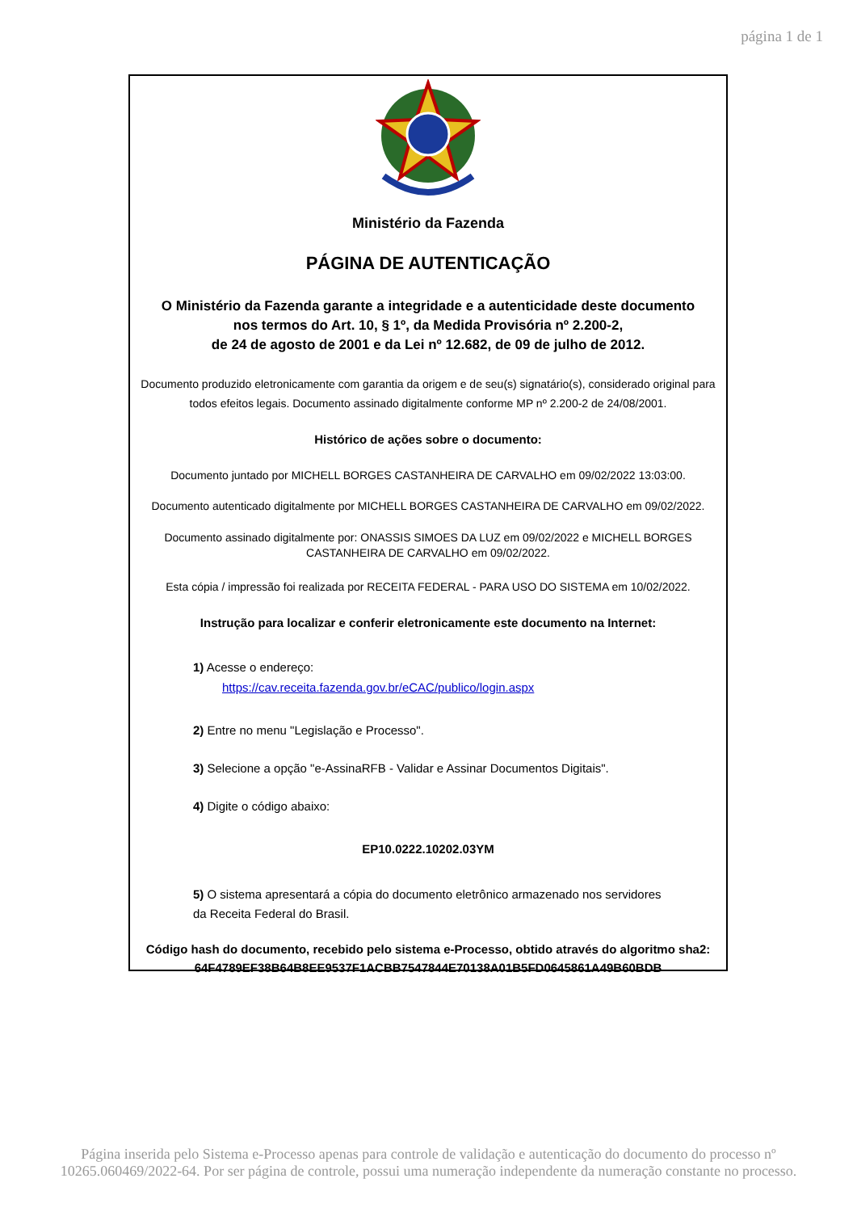página 1 de 1
Ministério da Fazenda
PÁGINA DE AUTENTICAÇÃO
O Ministério da Fazenda garante a integridade e a autenticidade deste documento
nos termos do Art. 10, § 1º, da Medida Provisória nº 2.200-2,
de 24 de agosto de 2001 e da Lei nº 12.682, de 09 de julho de 2012.
Documento produzido eletronicamente com garantia da origem e de seu(s) signatário(s), considerado original para
todos efeitos legais. Documento assinado digitalmente conforme MP nº 2.200-2 de 24/08/2001.
Histórico de ações sobre o documento:
Documento juntado por MICHELL BORGES CASTANHEIRA DE CARVALHO em 09/02/2022 13:03:00.
Documento autenticado digitalmente por MICHELL BORGES CASTANHEIRA DE CARVALHO em 09/02/2022.
Documento assinado digitalmente por: ONASSIS SIMOES DA LUZ em 09/02/2022 e MICHELL BORGES
CASTANHEIRA DE CARVALHO em 09/02/2022.
Esta cópia / impressão foi realizada por RECEITA FEDERAL - PARA USO DO SISTEMA em 10/02/2022.
Instrução para localizar e conferir eletronicamente este documento na Internet:
1) Acesse o endereço:
https://cav.receita.fazenda.gov.br/eCAC/publico/login.aspx
2) Entre no menu "Legislação e Processo".
3) Selecione a opção "e-AssinaRFB - Validar e Assinar Documentos Digitais".
4) Digite o código abaixo:
EP10.0222.10202.03YM
5) O sistema apresentará a cópia do documento eletrônico armazenado nos servidores
da Receita Federal do Brasil.
Código hash do documento, recebido pelo sistema e-Processo, obtido através do algoritmo sha2:
64F4789EF38B64B8EE9537F1ACBB7547844E70138A01B5FD0645861A49B60BDB
Página inserida pelo Sistema e-Processo apenas para controle de validação e autenticação do documento do processo nº
10265.060469/2022-64. Por ser página de controle, possui uma numeração independente da numeração constante no processo.